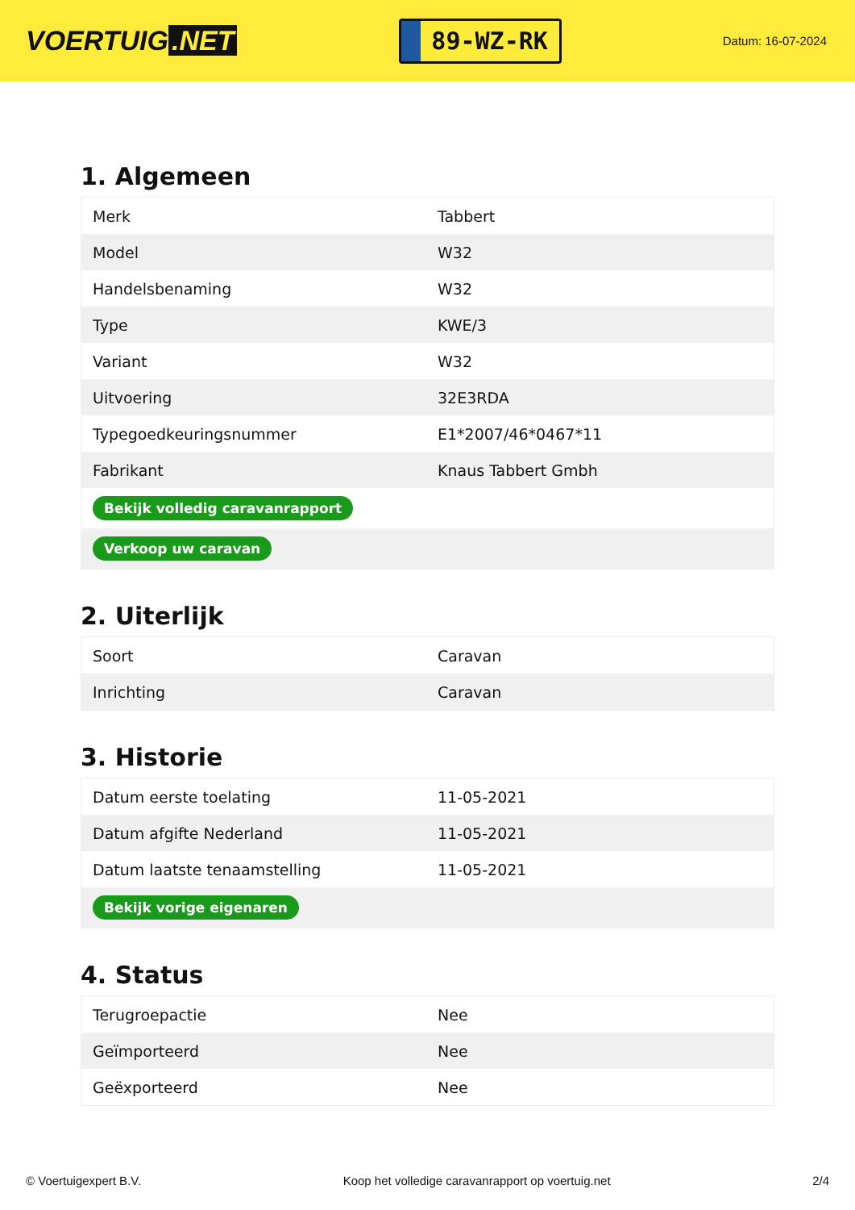VOERTUIG.NET
89-WZ-RK
Datum: 16-07-2024
1. Algemeen
| Merk | Tabbert |
| Model | W32 |
| Handelsbenaming | W32 |
| Type | KWE/3 |
| Variant | W32 |
| Uitvoering | 32E3RDA |
| Typegoedkeuringsnummer | E1*2007/46*0467*11 |
| Fabrikant | Knaus Tabbert Gmbh |
| Bekijk volledig caravanrapport | |
| Verkoop uw caravan | |
2. Uiterlijk
| Soort | Caravan |
| Inrichting | Caravan |
3. Historie
| Datum eerste toelating | 11-05-2021 |
| Datum afgifte Nederland | 11-05-2021 |
| Datum laatste tenaamstelling | 11-05-2021 |
| Bekijk vorige eigenaren | |
4. Status
| Terugroepactie | Nee |
| Geïmporteerd | Nee |
| Geëxporteerd | Nee |
© Voertuigexpert B.V. Koop het volledige caravanrapport op voertuig.net 2/4